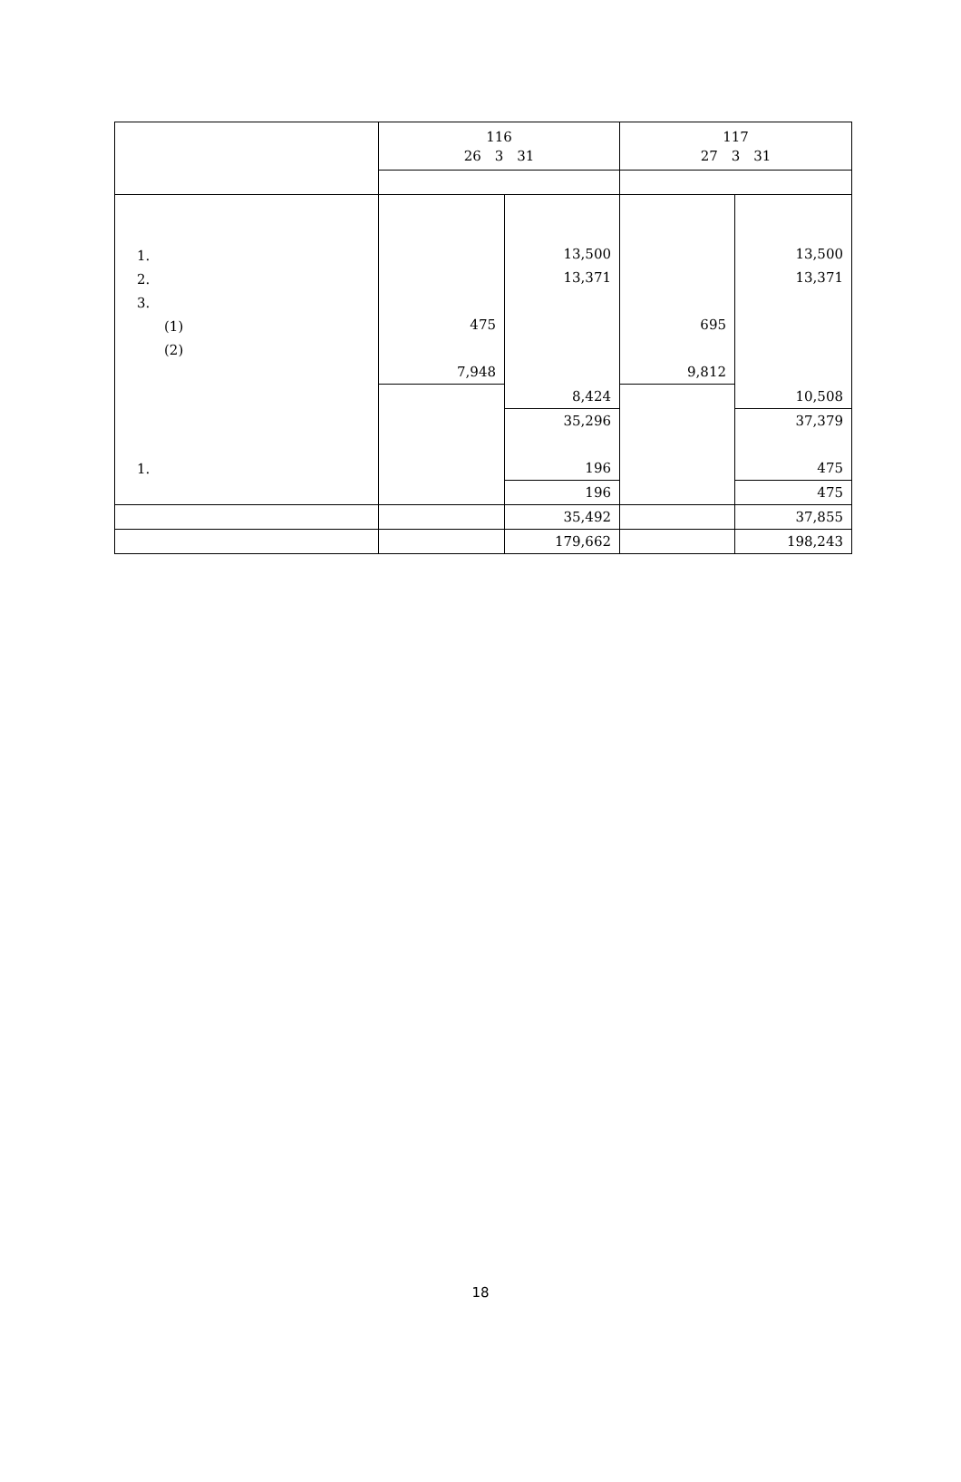| | 116 26 3 31 | | 117 27 3 31 | |
| --- | --- | --- | --- | --- |
| 1. | | 13,500 | | 13,500 |
| 2. | | 13,371 | | 13,371 |
| 3. | | | | |
| (1) | 475 | | 695 | |
| (2) | | | | |
| | 7,948 | | 9,812 | |
| | | 8,424 | | 10,508 |
| | | 35,296 | | 37,379 |
| 1. | | 196 | | 475 |
| | | 196 | | 475 |
| | | 35,492 | | 37,855 |
| | | 179,662 | | 198,243 |
18